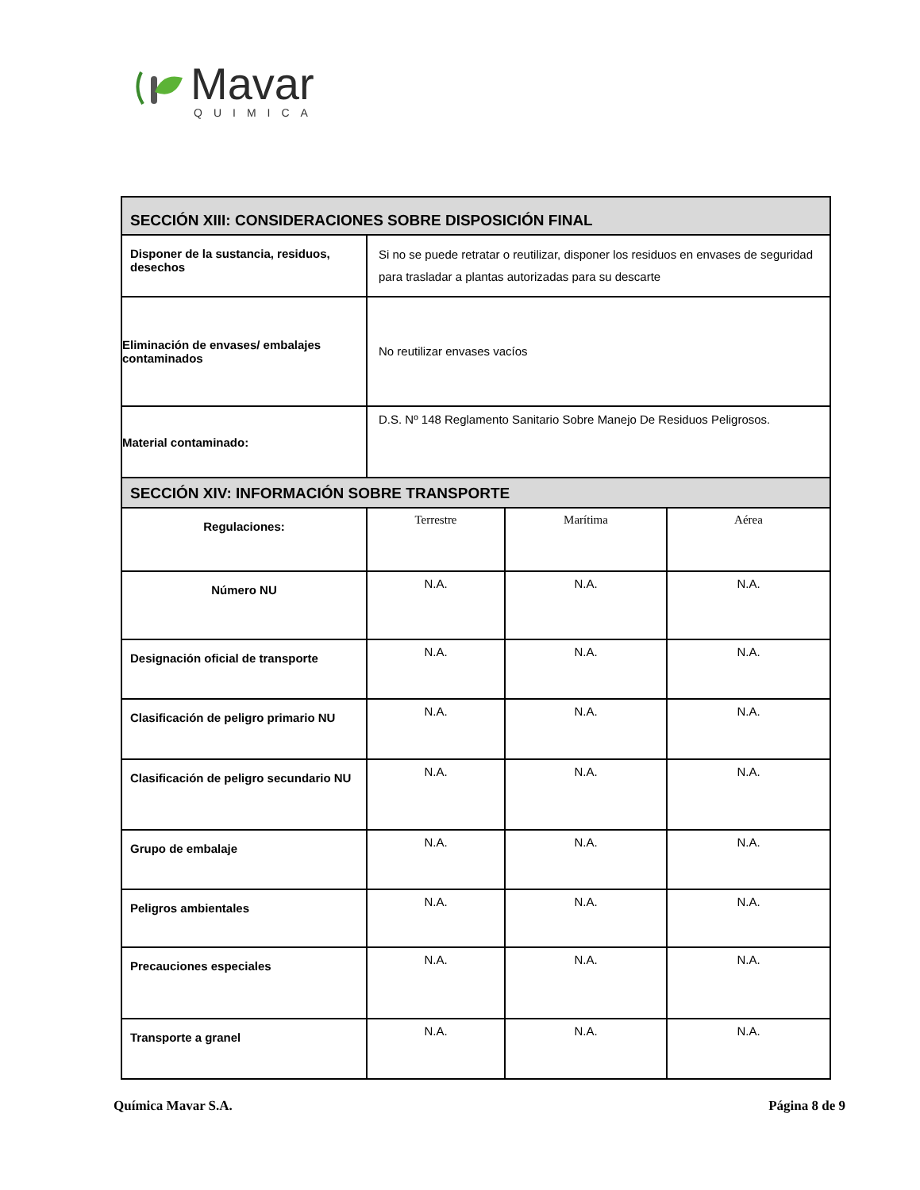Mavar
QUIMICA
| SECCIÓN XIII: CONSIDERACIONES SOBRE DISPOSICIÓN FINAL | | | |
| --- | --- | --- | --- |
| Disponer de la sustancia, residuos, desechos | Si no se puede retratar o reutilizar, disponer los residuos en envases de seguridad para trasladar a plantas autorizadas para su descarte | | |
| Eliminación de envases/ embalajes contaminados | No reutilizar envases vacíos | | |
| Material contaminado: | D.S. Nº 148 Reglamento Sanitario Sobre Manejo De Residuos Peligrosos. | | |
| SECCIÓN XIV: INFORMACIÓN SOBRE TRANSPORTE | | | |
| Regulaciones: | Terrestre | Marítima | Aérea |
| Número NU | N.A. | N.A. | N.A. |
| Designación oficial de transporte | N.A. | N.A. | N.A. |
| Clasificación de peligro primario NU | N.A. | N.A. | N.A. |
| Clasificación de peligro secundario NU | N.A. | N.A. | N.A. |
| Grupo de embalaje | N.A. | N.A. | N.A. |
| Peligros ambientales | N.A. | N.A. | N.A. |
| Precauciones especiales | N.A. | N.A. | N.A. |
| Transporte a granel | N.A. | N.A. | N.A. |
Química Mavar S.A. Página 8 de 9